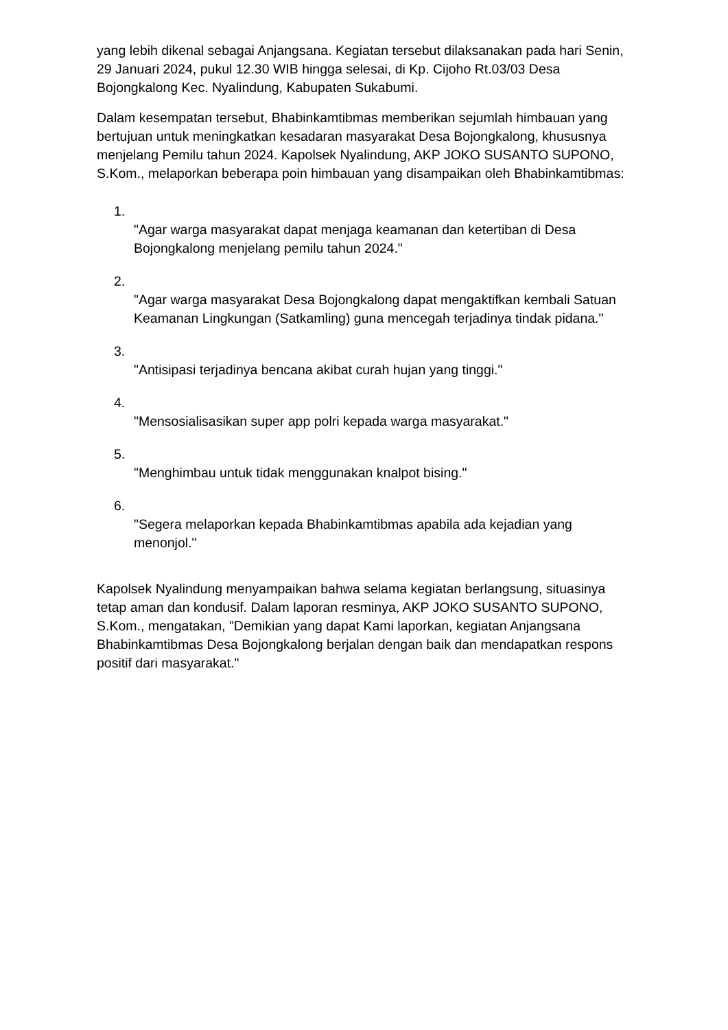yang lebih dikenal sebagai Anjangsana. Kegiatan tersebut dilaksanakan pada hari Senin, 29 Januari 2024, pukul 12.30 WIB hingga selesai, di Kp. Cijoho Rt.03/03 Desa Bojongkalong Kec. Nyalindung, Kabupaten Sukabumi.
Dalam kesempatan tersebut, Bhabinkamtibmas memberikan sejumlah himbauan yang bertujuan untuk meningkatkan kesadaran masyarakat Desa Bojongkalong, khususnya menjelang Pemilu tahun 2024. Kapolsek Nyalindung, AKP JOKO SUSANTO SUPONO, S.Kom., melaporkan beberapa poin himbauan yang disampaikan oleh Bhabinkamtibmas:
1.
"Agar warga masyarakat dapat menjaga keamanan dan ketertiban di Desa Bojongkalong menjelang pemilu tahun 2024."
2.
"Agar warga masyarakat Desa Bojongkalong dapat mengaktifkan kembali Satuan Keamanan Lingkungan (Satkamling) guna mencegah terjadinya tindak pidana."
3.
"Antisipasi terjadinya bencana akibat curah hujan yang tinggi."
4.
"Mensosialisasikan super app polri kepada warga masyarakat."
5.
"Menghimbau untuk tidak menggunakan knalpot bising."
6.
"Segera melaporkan kepada Bhabinkamtibmas apabila ada kejadian yang menonjol."
Kapolsek Nyalindung menyampaikan bahwa selama kegiatan berlangsung, situasinya tetap aman dan kondusif. Dalam laporan resminya, AKP JOKO SUSANTO SUPONO, S.Kom., mengatakan, "Demikian yang dapat Kami laporkan, kegiatan Anjangsana Bhabinkamtibmas Desa Bojongkalong berjalan dengan baik dan mendapatkan respons positif dari masyarakat."